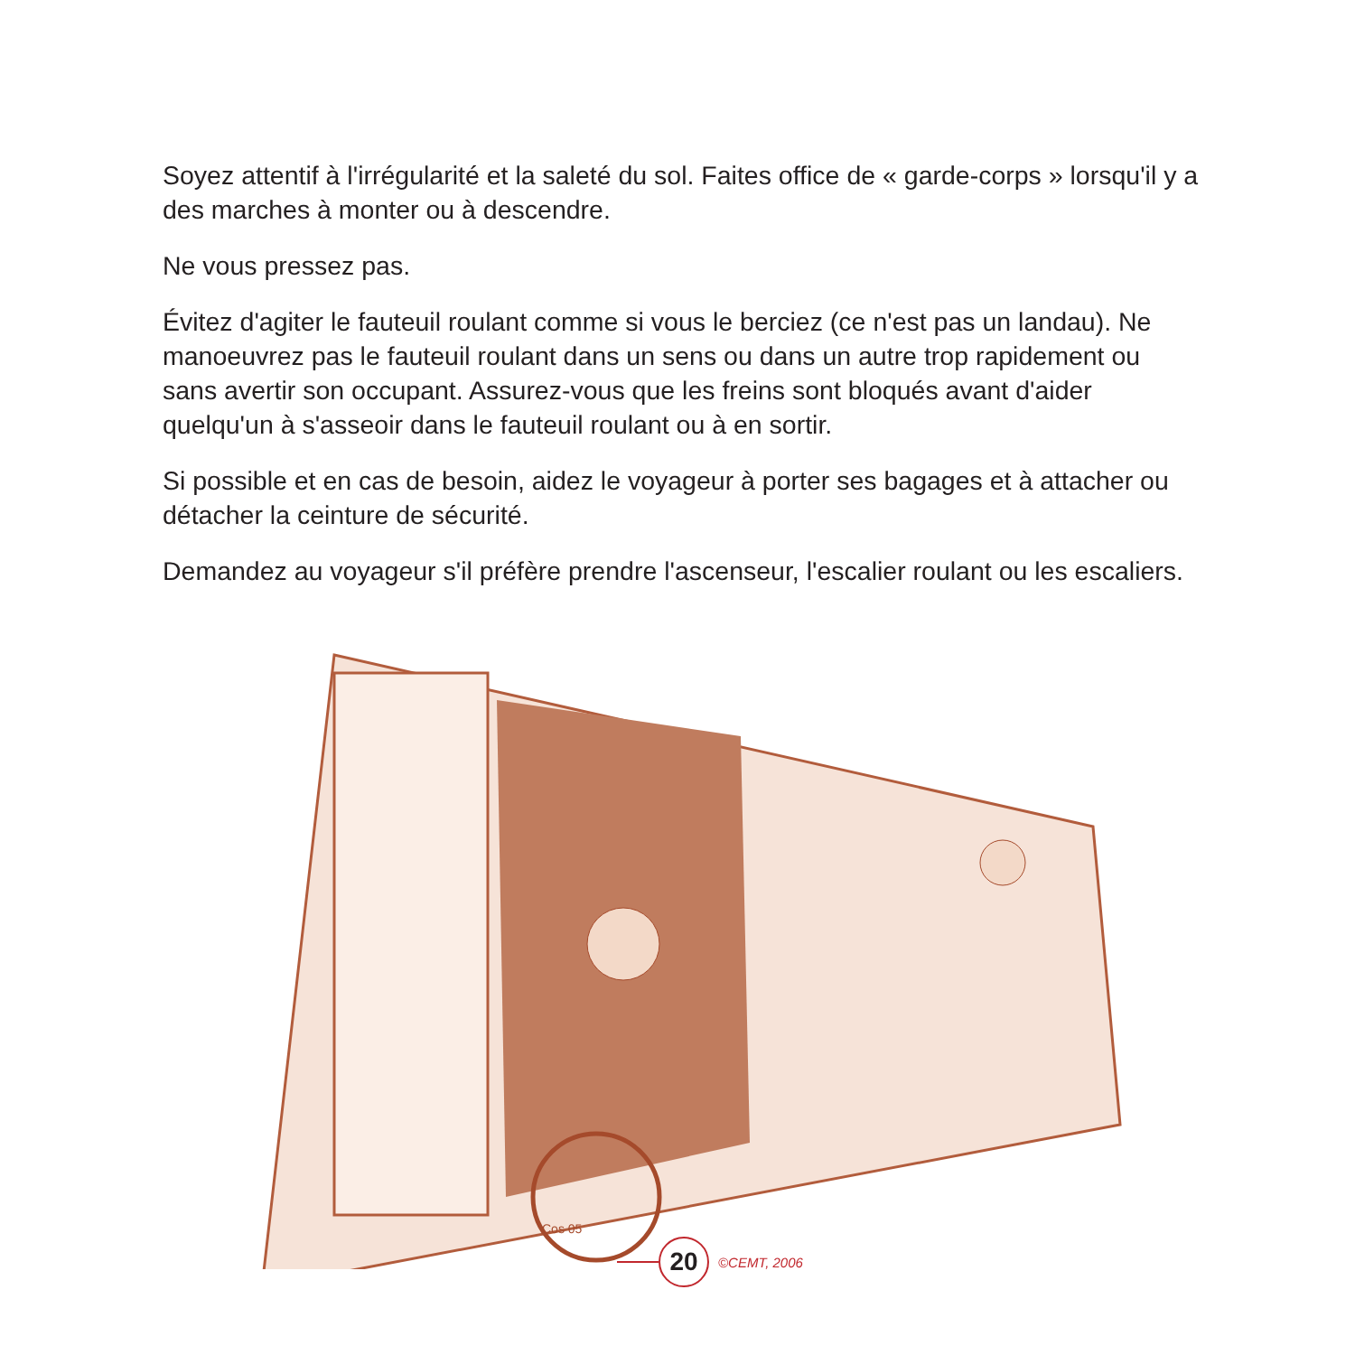Soyez attentif à l'irrégularité et la saleté du sol. Faites office de « garde-corps » lorsqu'il y a des marches à monter ou à descendre.
Ne vous pressez pas.
Évitez d'agiter le fauteuil roulant comme si vous le berciez (ce n'est pas un landau). Ne manoeuvrez pas le fauteuil roulant dans un sens ou dans un autre trop rapidement ou sans avertir son occupant. Assurez-vous que les freins sont bloqués avant d'aider quelqu'un à s'asseoir dans le fauteuil roulant ou à en sortir.
Si possible et en cas de besoin, aidez le voyageur à porter ses bagages et à attacher ou détacher la ceinture de sécurité.
Demandez au voyageur s'il préfère prendre l'ascenseur, l'escalier roulant ou les escaliers.
Cos 05
20
©CEMT, 2006